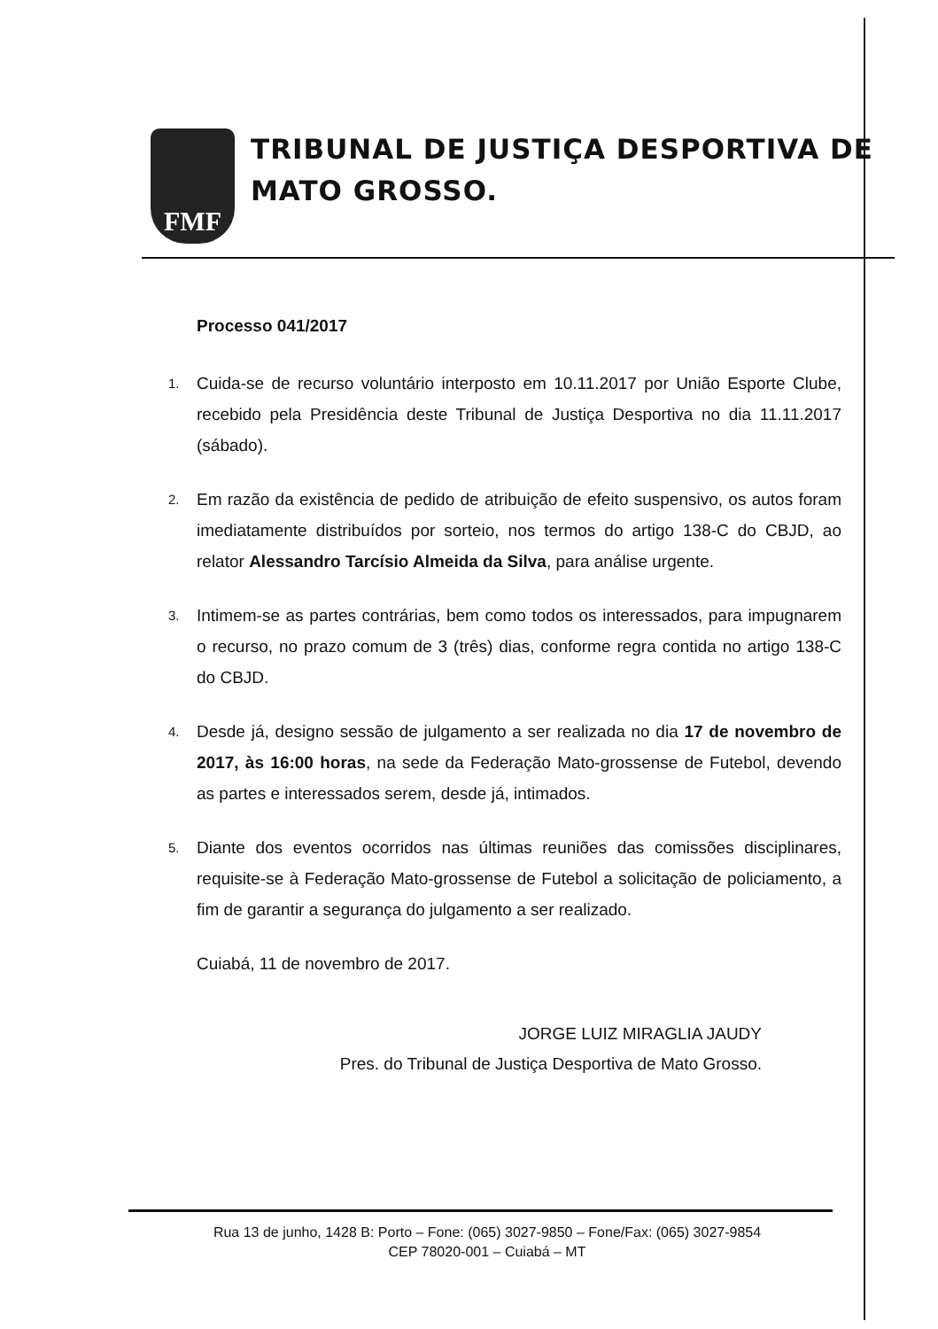FMF
TRIBUNAL DE JUSTIÇA DESPORTIVA DE MATO GROSSO.
Processo 041/2017
1. Cuida-se de recurso voluntário interposto em 10.11.2017 por União Esporte Clube, recebido pela Presidência deste Tribunal de Justiça Desportiva no dia 11.11.2017 (sábado).
2. Em razão da existência de pedido de atribuição de efeito suspensivo, os autos foram imediatamente distribuídos por sorteio, nos termos do artigo 138-C do CBJD, ao relator Alessandro Tarcísio Almeida da Silva, para análise urgente.
3. Intimem-se as partes contrárias, bem como todos os interessados, para impugnarem o recurso, no prazo comum de 3 (três) dias, conforme regra contida no artigo 138-C do CBJD.
4. Desde já, designo sessão de julgamento a ser realizada no dia 17 de novembro de 2017, às 16:00 horas, na sede da Federação Mato-grossense de Futebol, devendo as partes e interessados serem, desde já, intimados.
5. Diante dos eventos ocorridos nas últimas reuniões das comissões disciplinares, requisite-se à Federação Mato-grossense de Futebol a solicitação de policiamento, a fim de garantir a segurança do julgamento a ser realizado.
Cuiabá, 11 de novembro de 2017.
JORGE LUIZ MIRAGLIA JAUDY
Pres. do Tribunal de Justiça Desportiva de Mato Grosso.
Rua 13 de junho, 1428 B: Porto – Fone: (065) 3027-9850 – Fone/Fax: (065) 3027-9854
CEP 78020-001 – Cuiabá – MT